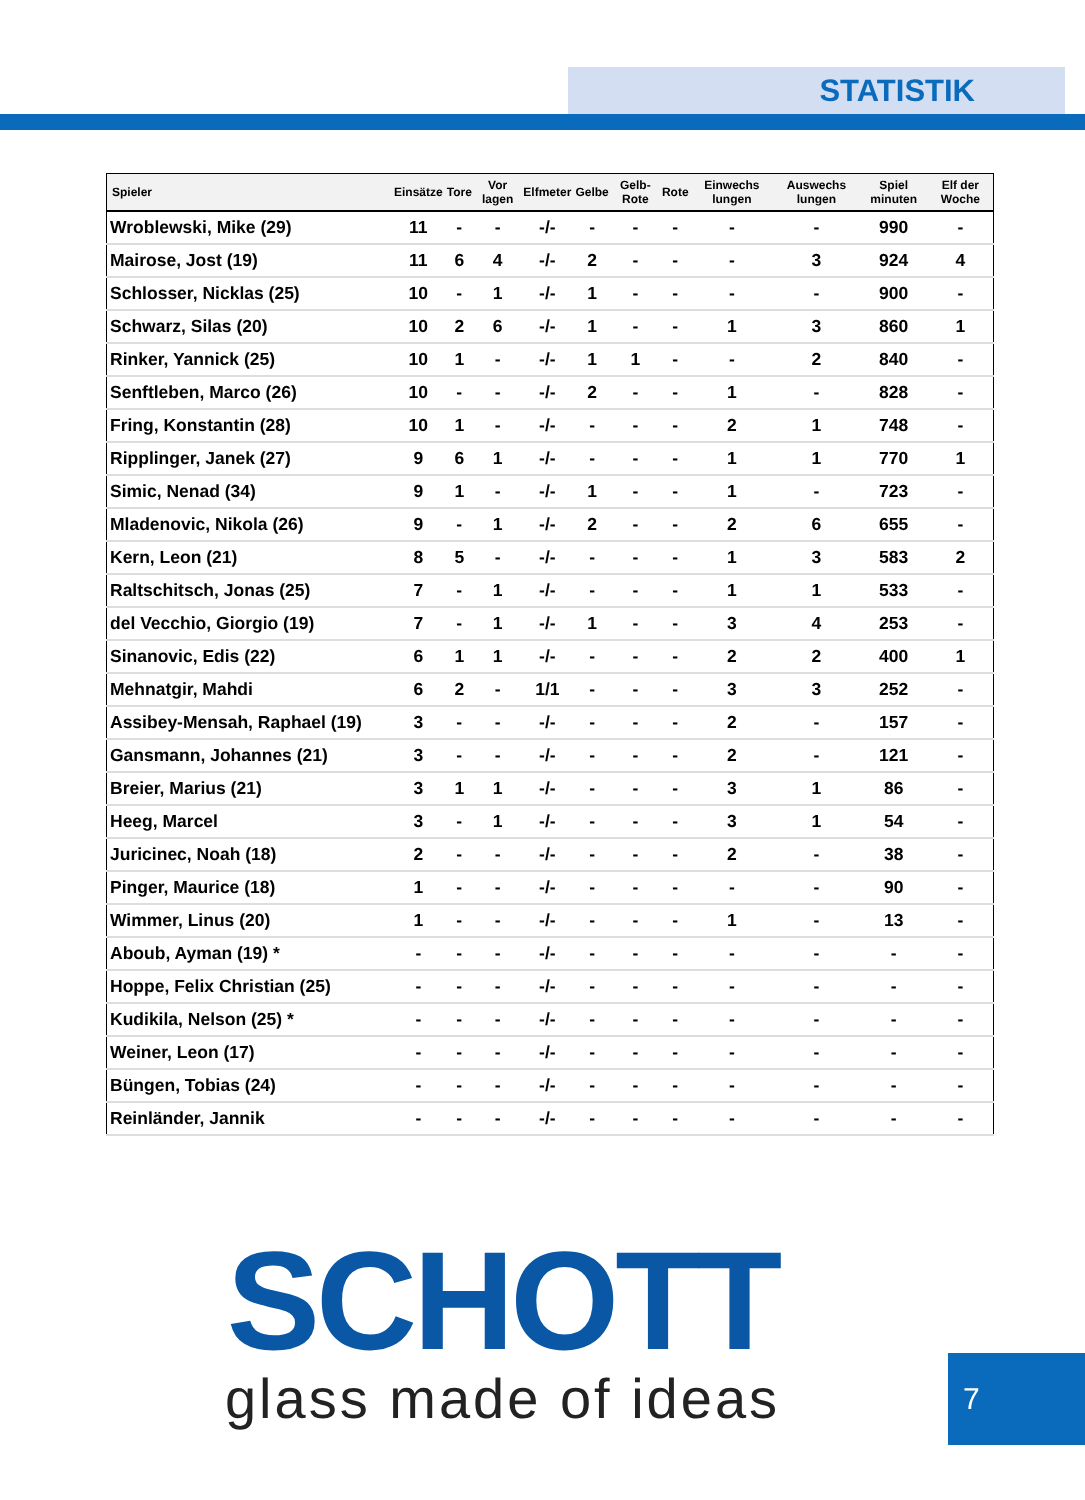STATISTIK
| Spieler | Einsätze | Tore | Vor lagen | Elfmeter | Gelbe | Gelb-Rote | Rote | Einwechs lungen | Auswechs lungen | Spiel minuten | Elf der Woche |
| --- | --- | --- | --- | --- | --- | --- | --- | --- | --- | --- | --- |
| Wroblewski, Mike (29) | 11 | - | - | -/- | - | - | - | - | - | 990 | - |
| Mairose, Jost (19) | 11 | 6 | 4 | -/- | 2 | - | - | - | 3 | 924 | 4 |
| Schlosser, Nicklas (25) | 10 | - | 1 | -/- | 1 | - | - | - | - | 900 | - |
| Schwarz, Silas (20) | 10 | 2 | 6 | -/- | 1 | - | - | 1 | 3 | 860 | 1 |
| Rinker, Yannick (25) | 10 | 1 | - | -/- | 1 | 1 | - | - | 2 | 840 | - |
| Senftleben, Marco (26) | 10 | - | - | -/- | 2 | - | - | 1 | - | 828 | - |
| Fring, Konstantin (28) | 10 | 1 | - | -/- | - | - | - | 2 | 1 | 748 | - |
| Ripplinger, Janek (27) | 9 | 6 | 1 | -/- | - | - | - | 1 | 1 | 770 | 1 |
| Simic, Nenad (34) | 9 | 1 | - | -/- | 1 | - | - | 1 | - | 723 | - |
| Mladenovic, Nikola (26) | 9 | - | 1 | -/- | 2 | - | - | 2 | 6 | 655 | - |
| Kern, Leon (21) | 8 | 5 | - | -/- | - | - | - | 1 | 3 | 583 | 2 |
| Raltschitsch, Jonas (25) | 7 | - | 1 | -/- | - | - | - | 1 | 1 | 533 | - |
| del Vecchio, Giorgio (19) | 7 | - | 1 | -/- | 1 | - | - | 3 | 4 | 253 | - |
| Sinanovic, Edis (22) | 6 | 1 | 1 | -/- | - | - | - | 2 | 2 | 400 | 1 |
| Mehnatgir, Mahdi | 6 | 2 | - | 1/1 | - | - | - | 3 | 3 | 252 | - |
| Assibey-Mensah, Raphael (19) | 3 | - | - | -/- | - | - | - | 2 | - | 157 | - |
| Gansmann, Johannes (21) | 3 | - | - | -/- | - | - | - | 2 | - | 121 | - |
| Breier, Marius (21) | 3 | 1 | 1 | -/- | - | - | - | 3 | 1 | 86 | - |
| Heeg, Marcel | 3 | - | 1 | -/- | - | - | - | 3 | 1 | 54 | - |
| Juricinec, Noah (18) | 2 | - | - | -/- | - | - | - | 2 | - | 38 | - |
| Pinger, Maurice (18) | 1 | - | - | -/- | - | - | - | - | - | 90 | - |
| Wimmer, Linus (20) | 1 | - | - | -/- | - | - | - | 1 | - | 13 | - |
| Aboub, Ayman (19) * | - | - | - | -/- | - | - | - | - | - | - | - |
| Hoppe, Felix Christian (25) | - | - | - | -/- | - | - | - | - | - | - | - |
| Kudikila, Nelson (25) * | - | - | - | -/- | - | - | - | - | - | - | - |
| Weiner, Leon (17) | - | - | - | -/- | - | - | - | - | - | - | - |
| Büngen, Tobias (24) | - | - | - | -/- | - | - | - | - | - | - | - |
| Reinländer, Jannik | - | - | - | -/- | - | - | - | - | - | - | - |
SCHOTT
glass made of ideas
7